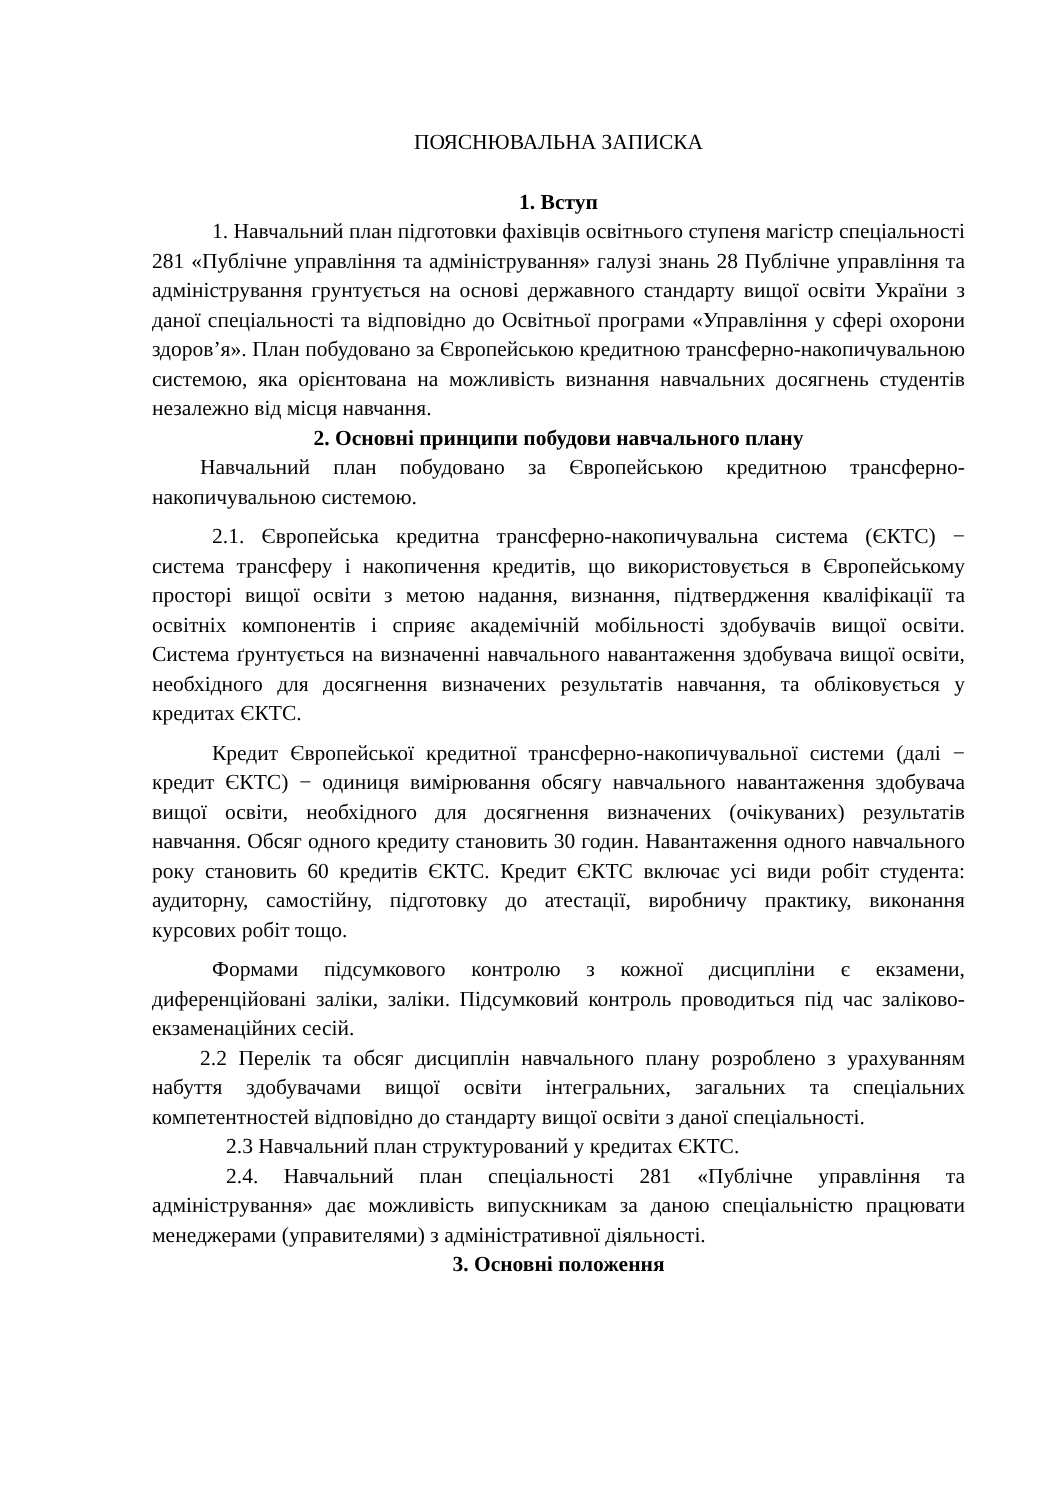ПОЯСНЮВАЛЬНА ЗАПИСКА
1. Вступ
1. Навчальний план підготовки фахівців освітнього ступеня магістр спеціальності 281 «Публічне управління та адміністрування» галузі знань 28 Публічне управління та адміністрування грунтується на основі державного стандарту вищої освіти України з даної спеціальності та відповідно до Освітньої програми «Управління у сфері охорони здоров’я». План побудовано за Європейською кредитною трансферно-накопичувальною системою, яка орієнтована на можливість визнання навчальних досягнень студентів незалежно від місця навчання.
2. Основні принципи побудови навчального плану
Навчальний план побудовано за Європейською кредитною трансферно-накопичувальною системою.
2.1. Європейська кредитна трансферно-накопичувальна система (ЄКТС) − система трансферу і накопичення кредитів, що використовується в Європейському просторі вищої освіти з метою надання, визнання, підтвердження кваліфікації та освітніх компонентів і сприяє академічній мобільності здобувачів вищої освіти. Система ґрунтується на визначенні навчального навантаження здобувача вищої освіти, необхідного для досягнення визначених результатів навчання, та обліковується у кредитах ЄКТС.
Кредит Європейської кредитної трансферно-накопичувальної системи (далі − кредит ЄКТС) − одиниця вимірювання обсягу навчального навантаження здобувача вищої освіти, необхідного для досягнення визначених (очікуваних) результатів навчання. Обсяг одного кредиту становить 30 годин. Навантаження одного навчального року становить 60 кредитів ЄКТС. Кредит ЄКТС включає усі види робіт студента: аудиторну, самостійну, підготовку до атестації, виробничу практику, виконання курсових робіт тощо.
Формами підсумкового контролю з кожної дисципліни є екзамени, диференційовані заліки, заліки. Підсумковий контроль проводиться під час заліково-екзаменаційних сесій.
2.2 Перелік та обсяг дисциплін навчального плану розроблено з урахуванням набуття здобувачами вищої освіти інтегральних, загальних та спеціальних компетентностей відповідно до стандарту вищої освіти з даної спеціальності.
2.3 Навчальний план структурований у кредитах ЄКТС.
2.4. Навчальний план спеціальності 281 «Публічне управління та адміністрування» дає можливість випускникам за даною спеціальністю працювати менеджерами (управителями) з адміністративної діяльності.
3. Основні положення